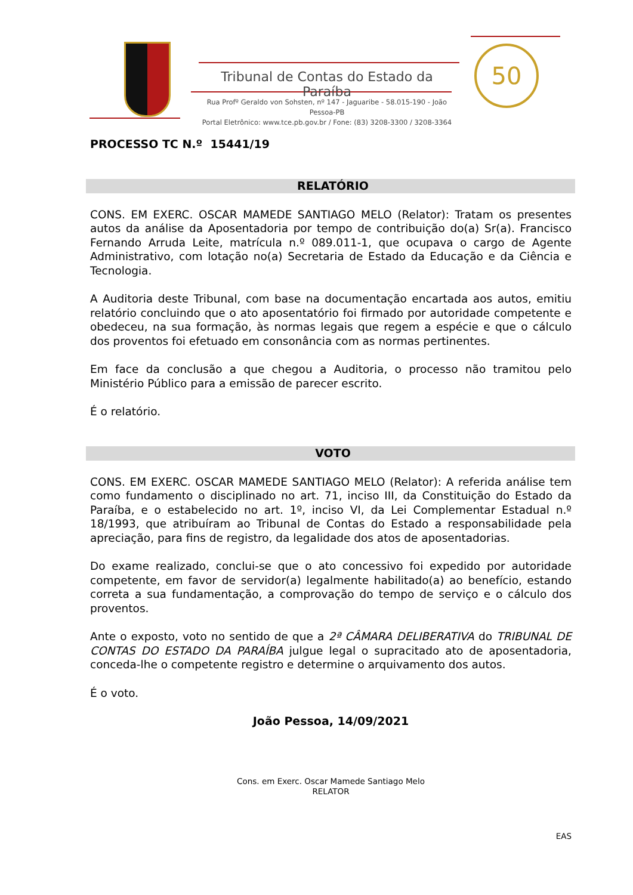Tribunal de Contas do Estado da Paraíba
Rua Profº Geraldo von Sohsten, nº 147 - Jaguaribe - 58.015-190 - João Pessoa-PB
Portal Eletrônico: www.tce.pb.gov.br / Fone: (83) 3208-3300 / 3208-3364
50
PROCESSO TC N.º 15441/19
RELATÓRIO
CONS. EM EXERC. OSCAR MAMEDE SANTIAGO MELO (Relator): Tratam os presentes autos da análise da Aposentadoria por tempo de contribuição do(a) Sr(a). Francisco Fernando Arruda Leite, matrícula n.º 089.011-1, que ocupava o cargo de Agente Administrativo, com lotação no(a) Secretaria de Estado da Educação e da Ciência e Tecnologia.
A Auditoria deste Tribunal, com base na documentação encartada aos autos, emitiu relatório concluindo que o ato aposentatório foi firmado por autoridade competente e obedeceu, na sua formação, às normas legais que regem a espécie e que o cálculo dos proventos foi efetuado em consonância com as normas pertinentes.
Em face da conclusão a que chegou a Auditoria, o processo não tramitou pelo Ministério Público para a emissão de parecer escrito.
É o relatório.
VOTO
CONS. EM EXERC. OSCAR MAMEDE SANTIAGO MELO (Relator): A referida análise tem como fundamento o disciplinado no art. 71, inciso III, da Constituição do Estado da Paraíba, e o estabelecido no art. 1º, inciso VI, da Lei Complementar Estadual n.º 18/1993, que atribuíram ao Tribunal de Contas do Estado a responsabilidade pela apreciação, para fins de registro, da legalidade dos atos de aposentadorias.
Do exame realizado, conclui-se que o ato concessivo foi expedido por autoridade competente, em favor de servidor(a) legalmente habilitado(a) ao benefício, estando correta a sua fundamentação, a comprovação do tempo de serviço e o cálculo dos proventos.
Ante o exposto, voto no sentido de que a 2ª CÂMARA DELIBERATIVA do TRIBUNAL DE CONTAS DO ESTADO DA PARAÍBA julgue legal o supracitado ato de aposentadoria, conceda-lhe o competente registro e determine o arquivamento dos autos.
É o voto.
João Pessoa, 14/09/2021
Cons. em Exerc. Oscar Mamede Santiago Melo
RELATOR
EAS